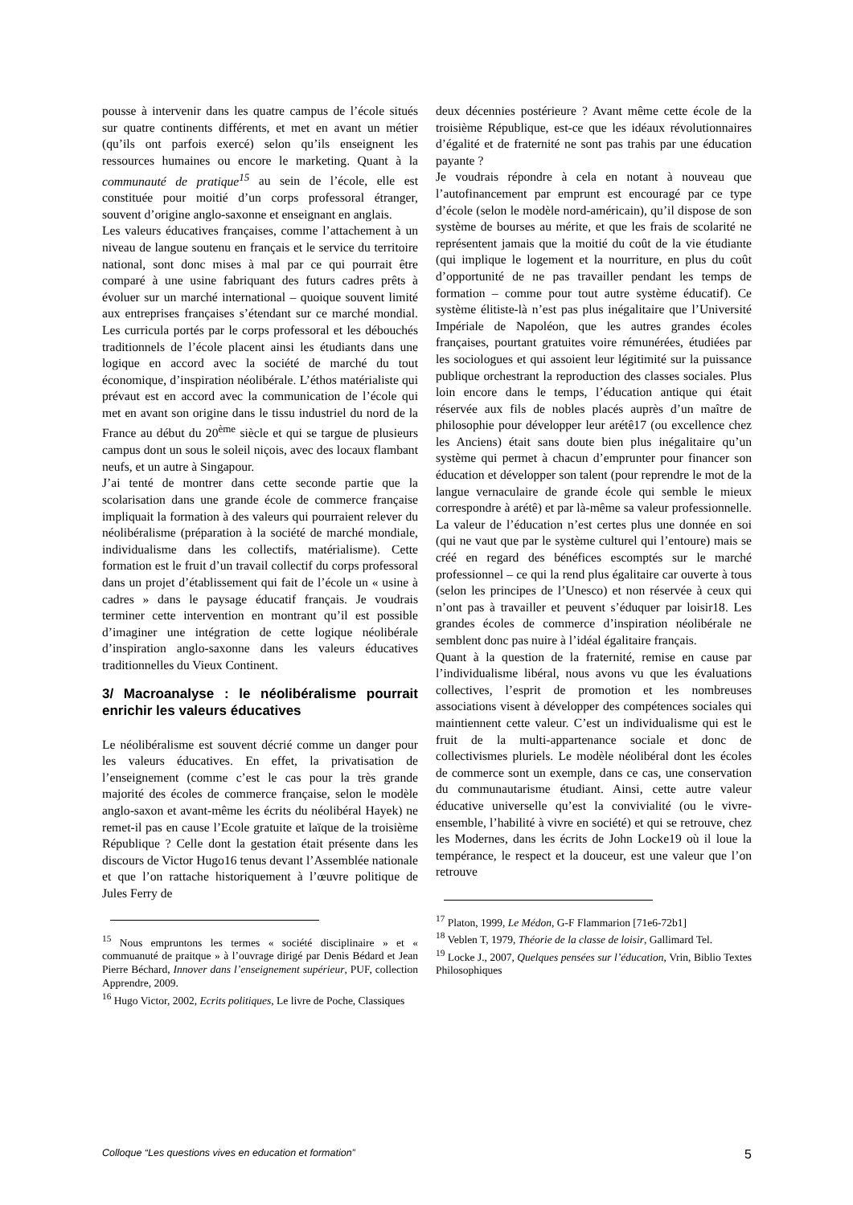pousse à intervenir dans les quatre campus de l’école situés sur quatre continents différents, et met en avant un métier (qu’ils ont parfois exercé) selon qu’ils enseignent les ressources humaines ou encore le marketing. Quant à la communauté de pratique<sup>15</sup> au sein de l’école, elle est constituée pour moitié d’un corps professoral étranger, souvent d’origine anglo-saxonne et enseignant en anglais.
Les valeurs éducatives françaises, comme l’attachement à un niveau de langue soutenu en français et le service du territoire national, sont donc mises à mal par ce qui pourrait être comparé à une usine fabriquant des futurs cadres prêts à évoluer sur un marché international – quoique souvent limité aux entreprises françaises s’étendant sur ce marché mondial. Les curricula portés par le corps professoral et les débouchés traditionnels de l’école placent ainsi les étudiants dans une logique en accord avec la société de marché du tout économique, d’inspiration néolibérale. L’éthos matérialiste qui prévaut est en accord avec la communication de l’école qui met en avant son origine dans le tissu industriel du nord de la France au début du 20<sup>ème</sup> siècle et qui se targue de plusieurs campus dont un sous le soleil niçois, avec des locaux flambant neufs, et un autre à Singapour.
J’ai tenté de montrer dans cette seconde partie que la scolarisation dans une grande école de commerce française impliquait la formation à des valeurs qui pourraient relever du néolibéralisme (préparation à la société de marché mondiale, individualisme dans les collectifs, matérialisme). Cette formation est le fruit d’un travail collectif du corps professoral dans un projet d’établissement qui fait de l’école un « usine à cadres » dans le paysage éducatif français. Je voudrais terminer cette intervention en montrant qu’il est possible d’imaginer une intégration de cette logique néolibérale d’inspiration anglo-saxonne dans les valeurs éducatives traditionnelles du Vieux Continent.
3/ Macroanalyse : le néolibéralisme pourrait enrichir les valeurs éducatives
Le néolibéralisme est souvent décrié comme un danger pour les valeurs éducatives. En effet, la privatisation de l’enseignement (comme c’est le cas pour la très grande majorité des écoles de commerce française, selon le modèle anglo-saxon et avant-même les écrits du néolibéral Hayek) ne remet-il pas en cause l’Ecole gratuite et laïque de la troisième République ? Celle dont la gestation était présente dans les discours de Victor Hugo16 tenus devant l’Assemblée nationale et que l’on rattache historiquement à l’œuvre politique de Jules Ferry de
<sup>15</sup> Nous empruntons les termes « société disciplinaire » et « commuanuté de praitque » à l’ouvrage dirigé par Denis Bédard et Jean Pierre Béchard, Innover dans l’enseignement supérieur, PUF, collection Apprendre, 2009.
<sup>16</sup> Hugo Victor, 2002, Ecrits politiques, Le livre de Poche, Classiques
deux décennies postérieure ? Avant même cette école de la troisième République, est-ce que les idéaux révolutionnaires d’égalité et de fraternité ne sont pas trahis par une éducation payante ?
Je voudrais répondre à cela en notant à nouveau que l’autofinancement par emprunt est encouragé par ce type d’école (selon le modèle nord-américain), qu’il dispose de son système de bourses au mérite, et que les frais de scolarité ne représentent jamais que la moitié du coût de la vie étudiante (qui implique le logement et la nourriture, en plus du coût d’opportunité de ne pas travailler pendant les temps de formation – comme pour tout autre système éducatif). Ce système élitiste-là n’est pas plus inégalitaire que l’Université Impériale de Napoléon, que les autres grandes écoles françaises, pourtant gratuites voire rémunérées, étudiées par les sociologues et qui assoient leur légitimité sur la puissance publique orchestrant la reproduction des classes sociales. Plus loin encore dans le temps, l’éducation antique qui était réservée aux fils de nobles placés auprès d’un maître de philosophie pour développer leur arétê17 (ou excellence chez les Anciens) était sans doute bien plus inégalitaire qu’un système qui permet à chacun d’emprunter pour financer son éducation et développer son talent (pour reprendre le mot de la langue vernaculaire de grande école qui semble le mieux correspondre à arétê) et par là-même sa valeur professionnelle. La valeur de l’éducation n’est certes plus une donnée en soi (qui ne vaut que par le système culturel qui l’entoure) mais se créé en regard des bénéfices escomptés sur le marché professionnel – ce qui la rend plus égalitaire car ouverte à tous (selon les principes de l’Unesco) et non réservée à ceux qui n’ont pas à travailler et peuvent s’éduquer par loisir18. Les grandes écoles de commerce d’inspiration néolibérale ne semblent donc pas nuire à l’idéal égalitaire français.
Quant à la question de la fraternité, remise en cause par l’individualisme libéral, nous avons vu que les évaluations collectives, l’esprit de promotion et les nombreuses associations visent à développer des compétences sociales qui maintiennent cette valeur. C’est un individualisme qui est le fruit de la multi-appartenance sociale et donc de collectivismes pluriels. Le modèle néolibéral dont les écoles de commerce sont un exemple, dans ce cas, une conservation du communautarisme étudiant. Ainsi, cette autre valeur éducative universelle qu’est la convivialité (ou le vivre-ensemble, l’habilité à vivre en société) et qui se retrouve, chez les Modernes, dans les écrits de John Locke19 où il loue la tempérance, le respect et la douceur, est une valeur que l’on retrouve
<sup>17</sup> Platon, 1999, Le Médon, G-F Flammarion [71e6-72b1]
<sup>18</sup> Veblen T, 1979, Théorie de la classe de loisir, Gallimard Tel.
<sup>19</sup> Locke J., 2007, Quelques pensées sur l’éducation, Vrin, Biblio Textes Philosophiques
Colloque “Les questions vives en education et formation” 5